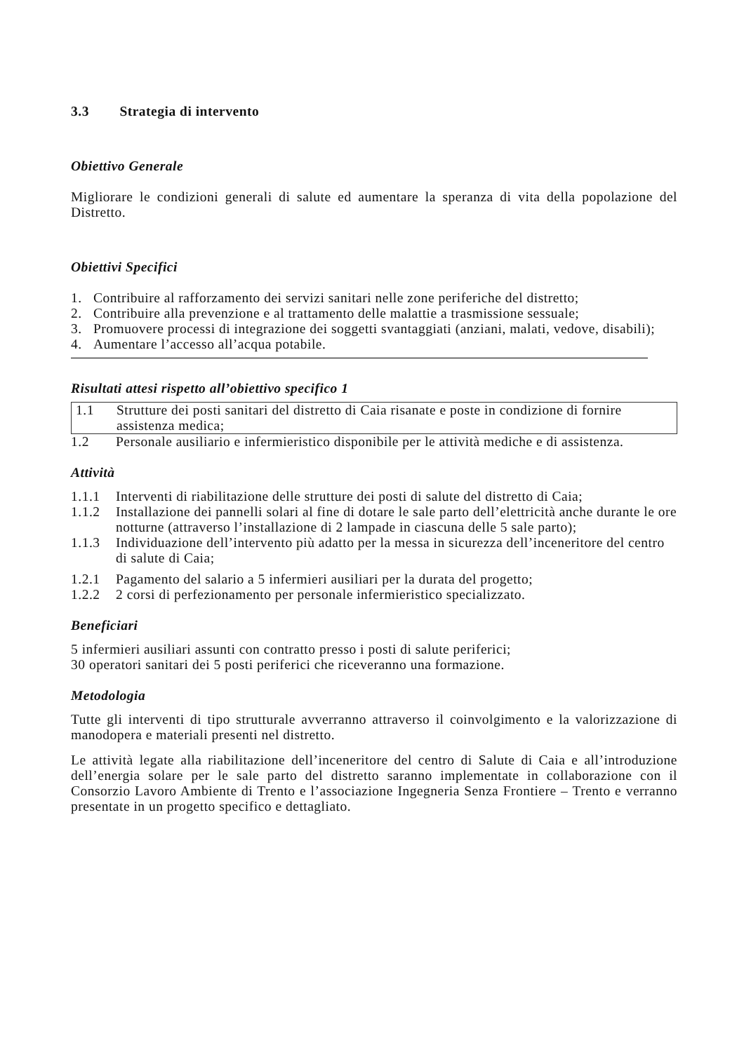3.3 Strategia di intervento
Obiettivo Generale
Migliorare le condizioni generali di salute ed aumentare la speranza di vita della popolazione del Distretto.
Obiettivi Specifici
1. Contribuire al rafforzamento dei servizi sanitari nelle zone periferiche del distretto;
2. Contribuire alla prevenzione e al trattamento delle malattie a trasmissione sessuale;
3. Promuovere processi di integrazione dei soggetti svantaggiati (anziani, malati, vedove, disabili);
4. Aumentare l’accesso all’acqua potabile.
Risultati attesi rispetto all’obiettivo specifico 1
1.1 Strutture dei posti sanitari del distretto di Caia risanate e poste in condizione di fornire assistenza medica;
1.2 Personale ausiliario e infermieristico disponibile per le attività mediche e di assistenza.
Attività
1.1.1 Interventi di riabilitazione delle strutture dei posti di salute del distretto di Caia;
1.1.2 Installazione dei pannelli solari al fine di dotare le sale parto dell’elettricità anche durante le ore notturne (attraverso l’installazione di 2 lampade in ciascuna delle 5 sale parto);
1.1.3 Individuazione dell’intervento più adatto per la messa in sicurezza dell’inceneritore del centro di salute di Caia;
1.2.1 Pagamento del salario a 5 infermieri ausiliari per la durata del progetto;
1.2.2 2 corsi di perfezionamento per personale infermieristico specializzato.
Beneficiari
5 infermieri ausiliari assunti con contratto presso i posti di salute periferici;
30 operatori sanitari dei 5 posti periferici che riceveranno una formazione.
Metodologia
Tutte gli interventi di tipo strutturale avverranno attraverso il coinvolgimento e la valorizzazione di manodopera e materiali presenti nel distretto.
Le attività legate alla riabilitazione dell’inceneritore del centro di Salute di Caia e all’introduzione dell’energia solare per le sale parto del distretto saranno implementate in collaborazione con il Consorzio Lavoro Ambiente di Trento e l’associazione Ingegneria Senza Frontiere – Trento e verranno presentate in un progetto specifico e dettagliato.